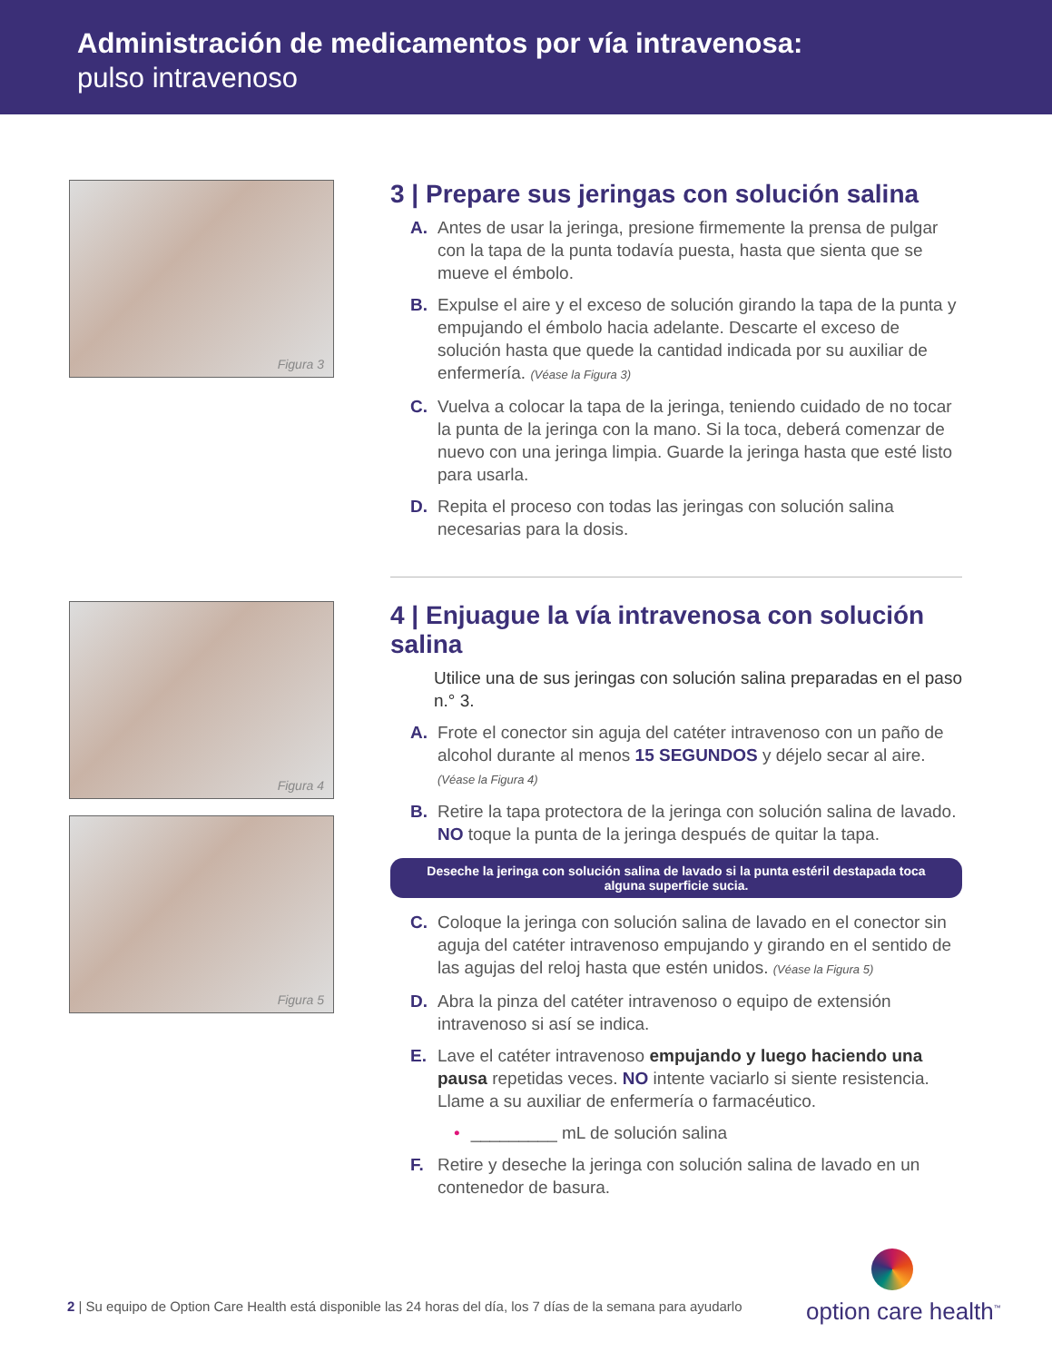Administración de medicamentos por vía intravenosa:
pulso intravenoso
Figura 3
3 | Prepare sus jeringas con solución salina
A. Antes de usar la jeringa, presione firmemente la prensa de pulgar con la tapa de la punta todavía puesta, hasta que sienta que se mueve el émbolo.
B. Expulse el aire y el exceso de solución girando la tapa de la punta y empujando el émbolo hacia adelante. Descarte el exceso de solución hasta que quede la cantidad indicada por su auxiliar de enfermería. (Véase la Figura 3)
C. Vuelva a colocar la tapa de la jeringa, teniendo cuidado de no tocar la punta de la jeringa con la mano. Si la toca, deberá comenzar de nuevo con una jeringa limpia. Guarde la jeringa hasta que esté listo para usarla.
D. Repita el proceso con todas las jeringas con solución salina necesarias para la dosis.
Figura 4
Figura 5
4 | Enjuague la vía intravenosa con solución salina
Utilice una de sus jeringas con solución salina preparadas en el paso n.° 3.
A. Frote el conector sin aguja del catéter intravenoso con un paño de alcohol durante al menos 15 SEGUNDOS y déjelo secar al aire. (Véase la Figura 4)
B. Retire la tapa protectora de la jeringa con solución salina de lavado. NO toque la punta de la jeringa después de quitar la tapa.
Deseche la jeringa con solución salina de lavado si la punta estéril destapada toca alguna superficie sucia.
C. Coloque la jeringa con solución salina de lavado en el conector sin aguja del catéter intravenoso empujando y girando en el sentido de las agujas del reloj hasta que estén unidos. (Véase la Figura 5)
D. Abra la pinza del catéter intravenoso o equipo de extensión intravenoso si así se indica.
E. Lave el catéter intravenoso empujando y luego haciendo una pausa repetidas veces. NO intente vaciarlo si siente resistencia. Llame a su auxiliar de enfermería o farmacéutico.
• _________ mL de solución salina
F. Retire y deseche la jeringa con solución salina de lavado en un contenedor de basura.
2 | Su equipo de Option Care Health está disponible las 24 horas del día, los 7 días de la semana para ayudarlo
option care health<sup>™</sup>